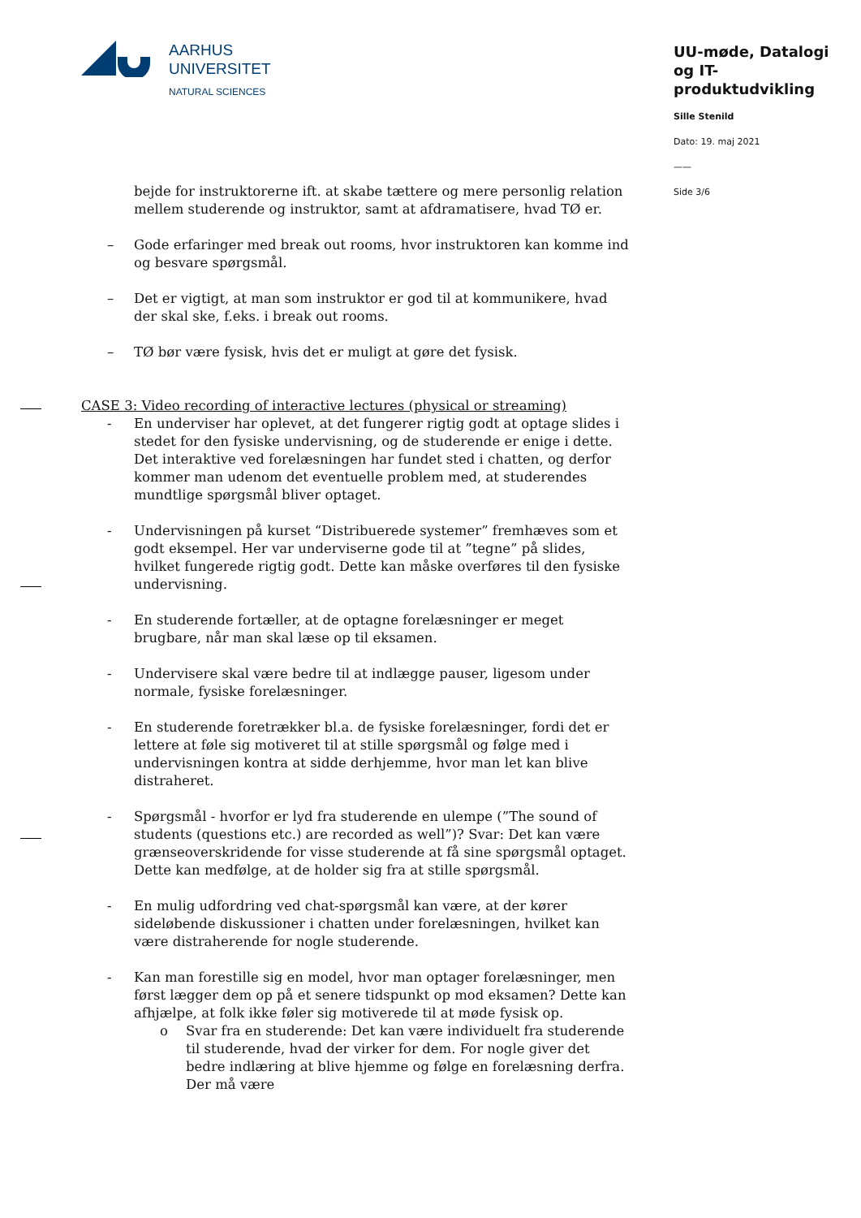AARHUS
UNIVERSITET
NATURAL SCIENCES
UU-møde, Datalogi og IT-produktudvikling
Sille Stenild
Dato: 19. maj 2021
——
Side 3/6
bejde for instruktorerne ift. at skabe tættere og mere personlig relation mellem studerende og instruktor, samt at afdramatisere, hvad TØ er.
– Gode erfaringer med break out rooms, hvor instruktoren kan komme ind og besvare spørgsmål.
– Det er vigtigt, at man som instruktor er god til at kommunikere, hvad der skal ske, f.eks. i break out rooms.
– TØ bør være fysisk, hvis det er muligt at gøre det fysisk.
CASE 3: Video recording of interactive lectures (physical or streaming)
- En underviser har oplevet, at det fungerer rigtig godt at optage slides i stedet for den fysiske undervisning, og de studerende er enige i dette. Det interaktive ved forelæsningen har fundet sted i chatten, og derfor kommer man udenom det eventuelle problem med, at studerendes mundtlige spørgsmål bliver optaget.
- Undervisningen på kurset “Distribuerede systemer” fremhæves som et godt eksempel. Her var underviserne gode til at ”tegne” på slides, hvilket fungerede rigtig godt. Dette kan måske overføres til den fysiske undervisning.
- En studerende fortæller, at de optagne forelæsninger er meget brugbare, når man skal læse op til eksamen.
- Undervisere skal være bedre til at indlægge pauser, ligesom under normale, fysiske forelæsninger.
- En studerende foretrækker bl.a. de fysiske forelæsninger, fordi det er lettere at føle sig motiveret til at stille spørgsmål og følge med i undervisningen kontra at sidde derhjemme, hvor man let kan blive distraheret.
- Spørgsmål - hvorfor er lyd fra studerende en ulempe (”The sound of students (questions etc.) are recorded as well”)? Svar: Det kan være grænseoverskridende for visse studerende at få sine spørgsmål optaget. Dette kan medfølge, at de holder sig fra at stille spørgsmål.
- En mulig udfordring ved chat-spørgsmål kan være, at der kører sideløbende diskussioner i chatten under forelæsningen, hvilket kan være distraherende for nogle studerende.
- Kan man forestille sig en model, hvor man optager forelæsninger, men først lægger dem op på et senere tidspunkt op mod eksamen? Dette kan afhjælpe, at folk ikke føler sig motiverede til at møde fysisk op.
o Svar fra en studerende: Det kan være individuelt fra studerende til studerende, hvad der virker for dem. For nogle giver det bedre indlæring at blive hjemme og følge en forelæsning derfra. Der må være